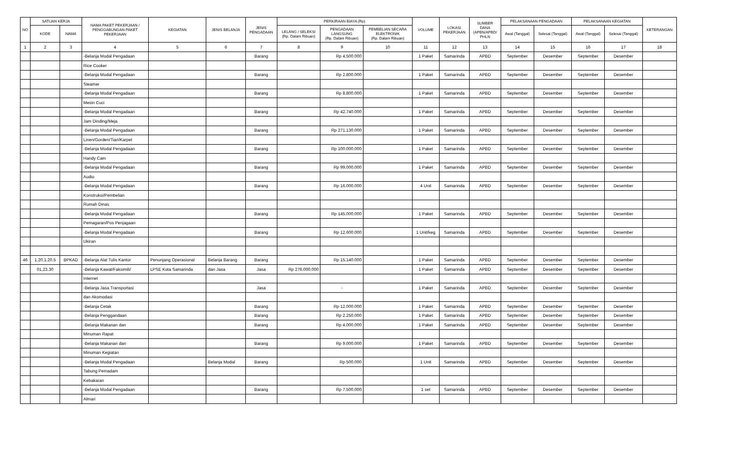| NO | SATUAN KERJA | | NAMA PAKET PEKERJAAN / PENGGABUNGAN PAKET PEKERJAAN | KEGIATAN | JENIS BELANJA | JENIS PENGADAAN | PERKIRAAN BIAYA (Rp) | | | VOLUME | LOKASI PEKERJAAN | SUMBER DANA (APBN/APBD/ PHLN | PELAKSANAAN PENGADAAN | | PELAKSANAAN KEGIATAN | | KETERANGAN |
| --- | --- | --- | --- | --- | --- | --- | --- | --- | --- | --- | --- | --- | --- | --- | --- | --- | --- |
| | KODE | NAMA | | | | | LELANG / SELEKSI (Rp. Dalam Ribuan) | PENGADAAN LANGSUNG (Rp. Dalam Ribuan) | PEMBELIAN SECARA ELEKTRONIK (Rp. Dalam Ribuan) | | | | Awal (Tanggal) | Selesai (Tanggal) | Awal (Tanggal) | Selesai (Tanggal) | |
| 1 | 2 | 3 | 4 | 5 | 6 | 7 | 8 | 9 | 10 | 11 | 12 | 13 | 14 | 15 | 16 | 17 | 18 |
| | | | -Belanja Modal Pengadaan | | | Barang | | Rp 4.500.000 | | 1 Paket | Samarinda | APBD | September | Desember | September | Desember | |
| | | | Rice Cooker | | | | | | | | | | | | | | |
| | | | -Belanja Modal Pengadaan | | | Barang | | Rp 2.800.000 | | 1 Paket | Samarinda | APBD | September | Desember | September | Desember | |
| | | | Steamer | | | | | | | | | | | | | | |
| | | | -Belanja Modal Pengadaan | | | Barang | | Rp 8.800.000 | | 1 Paket | Samarinda | APBD | September | Desember | September | Desember | |
| | | | Mesin Cuci | | | | | | | | | | | | | | |
| | | | -Belanja Modal Pengadaan | | | Barang | | Rp 42.740.000 | | 1 Paket | Samarinda | APBD | September | Desember | September | Desember | |
| | | | Jam Dinding/Meja | | | | | | | | | | | | | | |
| | | | -Belanja Modal Pengadaan | | | Barang | | Rp 271.130.000 | | 1 Paket | Samarinda | APBD | September | Desember | September | Desember | |
| | | | Linen/Gorden/Tiari/Karpet | | | | | | | | | | | | | | |
| | | | -Belanja Modal Pengadaan | | | Barang | | Rp 100.000.000 | | 1 Paket | Samarinda | APBD | September | Desember | September | Desember | |
| | | | Handy Cam | | | | | | | | | | | | | | |
| | | | -Belanja Modal Pengadaan | | | Barang | | Rp 99.000.000 | | 1 Paket | Samarinda | APBD | September | Desember | September | Desember | |
| | | | Audio | | | | | | | | | | | | | | |
| | | | -Belanja Modal Pengadaan | | | Barang | | Rp 16.000.000 | | 4 Unit | Samarinda | APBD | September | Desember | September | Desember | |
| | | | Konstruksi/Pembelian | | | | | | | | | | | | | | |
| | | | Rumah Dinas | | | | | | | | | | | | | | |
| | | | -Belanja Modal Pengadaan | | | Barang | | Rp 145.000.000 | | 1 Paket | Samarinda | APBD | September | Desember | September | Desember | |
| | | | Pemagaran/Pos Penjagaan | | | | | | | | | | | | | | |
| | | | -Belanja Modal Pengadaan | | | Barang | | Rp 12.600.000 | | 1 Unit/keg | Samarinda | APBD | September | Desember | September | Desember | |
| | | | Ukiran | | | | | | | | | | | | | | |
| 46 | 1.20.1.20.5 | BPKAD | -Belanja Alat Tulis Kantor | Penunjang Operasional | Belanja Barang | Barang | | Rp 15.140.000 | | 1 Paket | Samarinda | APBD | September | Desember | September | Desember | |
| | 01,23.30 | | -Belanja Kawat/Faksimili/ | LPSE Kota Samarinda | dan Jasa | Jasa | Rp 276.000.000 | | | 1 Paket | Samarinda | APBD | September | Desember | September | Desember | |
| | | | Internet | | | | | | | | | | | | | | |
| | | | -Belanja Jasa Transportasi | | | Jasa | | - | | 1 Paket | Samarinda | APBD | September | Desember | September | Desember | |
| | | | dan Akomodasi | | | | | | | | | | | | | | |
| | | | -Belanja Cetak | | | Barang | | Rp 12.000.000 | | 1 Paket | Samarinda | APBD | September | Desember | September | Desember | |
| | | | -Belanja Penggandaan | | | Barang | | Rp 2.250.000 | | 1 Paket | Samarinda | APBD | September | Desember | September | Desember | |
| | | | -Belanja Makanan dan | | | Barang | | Rp 4.000.000 | | 1 Paket | Samarinda | APBD | September | Desember | September | Desember | |
| | | | Minuman Rapat | | | | | | | | | | | | | | |
| | | | -Belanja Makanan dan | | | Barang | | Rp 9.000.000 | | 1 Paket | Samarinda | APBD | September | Desember | September | Desember | |
| | | | Minuman Kegiatan | | | | | | | | | | | | | | |
| | | | -Belanja Modal Pengadaan | | Belanja Modal | Barang | | Rp 500.000 | | 1 Unit | Samarinda | APBD | September | Desember | September | Desember | |
| | | | Tabung Pemadam | | | | | | | | | | | | | | |
| | | | Kebakaran | | | | | | | | | | | | | | |
| | | | -Belanja Modal Pengadaan | | | Barang | | Rp 7.500.000 | | 1 set | Samarinda | APBD | September | Desember | September | Desember | |
| | | | Almari | | | | | | | | | | | | | | |